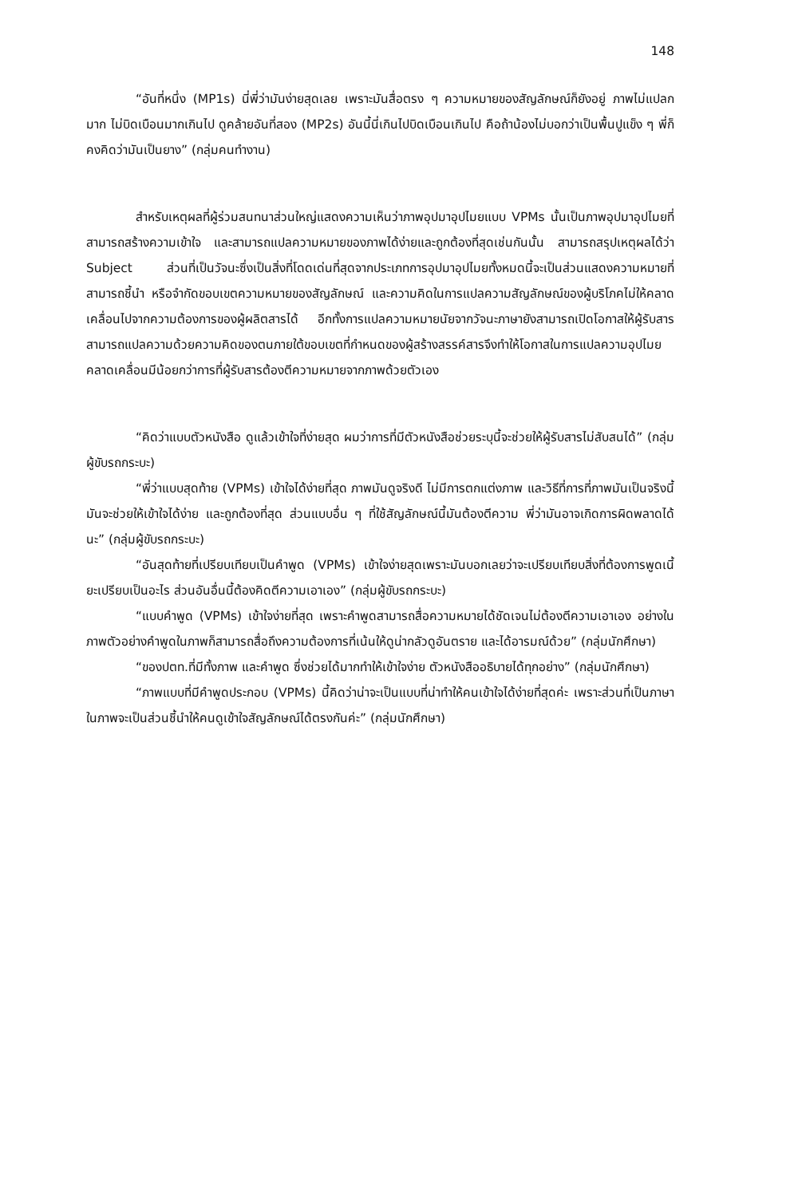148
“อันที่หนึ่ง (MP1s) นี่พี่ว่ามันง่ายสุดเลย เพราะมันสื่อตรง ๆ ความหมายของสัญลักษณ์ก็ยังอยู่ ภาพไม่แปลกมาก ไม่บิดเบือนมากเกินไป ดูคล้ายอันที่สอง (MP2s) อันนี้นี่เกินไปบิดเบือนเกินไป คือถ้าน้องไม่บอกว่าเป็นพื้นปูแข็ง ๆ พี่ก็คงคิดว่ามันเป็นยาง” (กลุ่มคนทำงาน)
สำหรับเหตุผลที่ผู้ร่วมสนทนาส่วนใหญ่แสดงความเห็นว่าภาพอุปมาอุปไมยแบบ VPMs นั้นเป็นภาพอุปมาอุปไมยที่สามารถสร้างความเข้าใจ และสามารถแปลความหมายของภาพได้ง่ายและถูกต้องที่สุดเช่นกันนั้น สามารถสรุปเหตุผลได้ว่า Subject ส่วนที่เป็นวัจนะซึ่งเป็นสิ่งที่โดดเด่นที่สุดจากประเภทการอุปมาอุปไมยทั้งหมดนี้จะเป็นส่วนแสดงความหมายที่สามารถชี้นำ หรือจำกัดขอบเขตความหมายของสัญลักษณ์ และความคิดในการแปลความสัญลักษณ์ของผู้บริโภคไม่ให้คลาดเคลื่อนไปจากความต้องการของผู้ผลิตสารได้ อีกทั้งการแปลความหมายนัยจากวัจนะภาษายังสามารถเปิดโอกาสให้ผู้รับสารสามารถแปลความด้วยความคิดของตนภายใต้ขอบเขตที่กำหนดของผู้สร้างสรรค์สารจึงทำให้โอกาสในการแปลความอุปไมยคลาดเคลื่อนมีน้อยกว่าการที่ผู้รับสารต้องตีความหมายจากภาพด้วยตัวเอง
“คิดว่าแบบตัวหนังสือ ดูแล้วเข้าใจที่ง่ายสุด ผมว่าการที่มีตัวหนังสือช่วยระบุนี้จะช่วยให้ผู้รับสารไม่สับสนได้” (กลุ่มผู้ขับรถกระบะ)
“พี่ว่าแบบสุดท้าย (VPMs) เข้าใจได้ง่ายที่สุด ภาพมันดูจริงดี ไม่มีการตกแต่งภาพ และวิธีที่การที่ภาพมันเป็นจริงนี้มันจะช่วยให้เข้าใจได้ง่าย และถูกต้องที่สุด ส่วนแบบอื่น ๆ ที่ใช้สัญลักษณ์นี้มันต้องตีความ พี่ว่ามันอาจเกิดการผิดพลาดได้นะ” (กลุ่มผู้ขับรถกระบะ)
“อันสุดท้ายที่เปรียบเทียบเป็นคำพูด (VPMs) เข้าใจง่ายสุดเพราะมันบอกเลยว่าจะเปรียบเทียบสิ่งที่ต้องการพูดเนี้ยะเปรียบเป็นอะไร ส่วนอันอื่นนี้ต้องคิดตีความเอาเอง” (กลุ่มผู้ขับรถกระบะ)
“แบบคำพูด (VPMs) เข้าใจง่ายที่สุด เพราะคำพูดสามารถสื่อความหมายได้ชัดเจนไม่ต้องตีความเอาเอง อย่างในภาพตัวอย่างคำพูดในภาพก็สามารถสื่อถึงความต้องการที่เน้นให้ดูน่ากลัวดูอันตราย และได้อารมณ์ด้วย” (กลุ่มนักศึกษา)
“ของปตท.ที่มีทั้งภาพ และคำพูด ซึ่งช่วยได้มากทำให้เข้าใจง่าย ตัวหนังสืออธิบายได้ทุกอย่าง” (กลุ่มนักศึกษา)
“ภาพแบบที่มีคำพูดประกอบ (VPMs) นี้คิดว่าน่าจะเป็นแบบที่น่าทำให้คนเข้าใจได้ง่ายที่สุดค่ะ เพราะส่วนที่เป็นภาษาในภาพจะเป็นส่วนชี้นำให้คนดูเข้าใจสัญลักษณ์ได้ตรงกันค่ะ” (กลุ่มนักศึกษา)